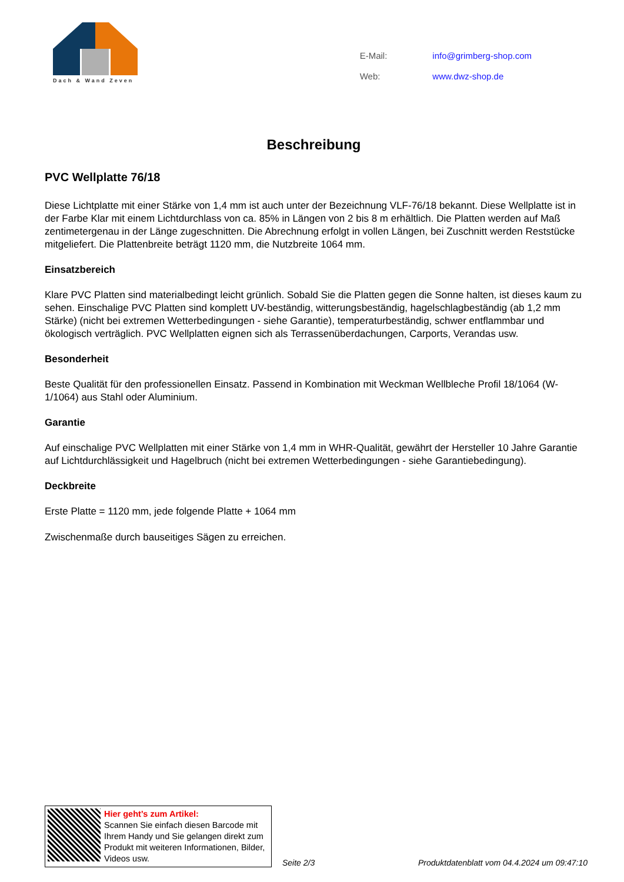Dach & Wand Zeven
| E-Mail: | info@grimberg-shop.com |
| Web: | www.dwz-shop.de |
Beschreibung
PVC Wellplatte 76/18
Diese Lichtplatte mit einer Stärke von 1,4 mm ist auch unter der Bezeichnung VLF-76/18 bekannt. Diese Wellplatte ist in der Farbe Klar mit einem Lichtdurchlass von ca. 85% in Längen von 2 bis 8 m erhältlich. Die Platten werden auf Maß zentimetergenau in der Länge zugeschnitten. Die Abrechnung erfolgt in vollen Längen, bei Zuschnitt werden Reststücke mitgeliefert. Die Plattenbreite beträgt 1120 mm, die Nutzbreite 1064 mm.
Einsatzbereich
Klare PVC Platten sind materialbedingt leicht grünlich. Sobald Sie die Platten gegen die Sonne halten, ist dieses kaum zu sehen. Einschalige PVC Platten sind komplett UV-beständig, witterungsbeständig, hagelschlagbeständig (ab 1,2 mm Stärke) (nicht bei extremen Wetterbedingungen - siehe Garantie), temperaturbeständig, schwer entflammbar und ökologisch verträglich. PVC Wellplatten eignen sich als Terrassenüberdachungen, Carports, Verandas usw.
Besonderheit
Beste Qualität für den professionellen Einsatz. Passend in Kombination mit Weckman Wellbleche Profil 18/1064 (W-1/1064) aus Stahl oder Aluminium.
Garantie
Auf einschalige PVC Wellplatten mit einer Stärke von 1,4 mm in WHR-Qualität, gewährt der Hersteller 10 Jahre Garantie auf Lichtdurchlässigkeit und Hagelbruch (nicht bei extremen Wetterbedingungen - siehe Garantiebedingung).
Deckbreite
Erste Platte = 1120 mm, jede folgende Platte + 1064 mm
Zwischenmaße durch bauseitiges Sägen zu erreichen.
Hier geht’s zum Artikel:
Scannen Sie einfach diesen Barcode mit Ihrem Handy und Sie gelangen direkt zum Produkt mit weiteren Informationen, Bilder, Videos usw.
Seite 2/3
Produktdatenblatt vom 04.4.2024 um 09:47:10